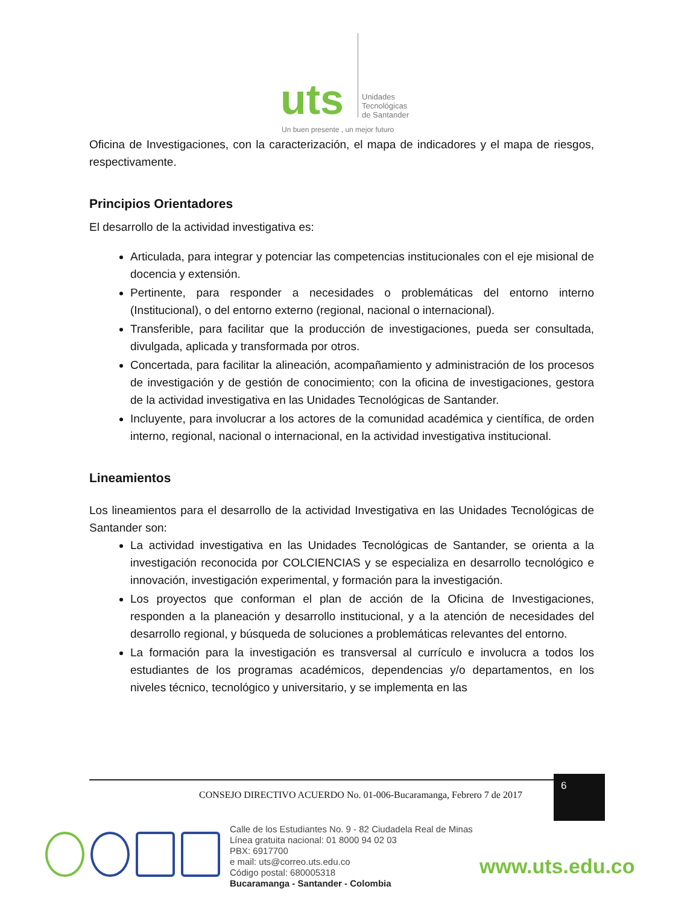uts
Unidades
Tecnológicas
de Santander
Un buen presente , un mejor futuro
Oficina de Investigaciones, con la caracterización, el mapa de indicadores y el mapa de riesgos, respectivamente.
Principios Orientadores
El desarrollo de la actividad investigativa es:
Articulada, para integrar y potenciar las competencias institucionales con el eje misional de docencia y extensión.
Pertinente, para responder a necesidades o problemáticas del entorno interno (Institucional), o del entorno externo (regional, nacional o internacional).
Transferible, para facilitar que la producción de investigaciones, pueda ser consultada, divulgada, aplicada y transformada por otros.
Concertada, para facilitar la alineación, acompañamiento y administración de los procesos de investigación y de gestión de conocimiento; con la oficina de investigaciones, gestora de la actividad investigativa en las Unidades Tecnológicas de Santander.
Incluyente, para involucrar a los actores de la comunidad académica y científica, de orden interno, regional, nacional o internacional, en la actividad investigativa institucional.
Lineamientos
Los lineamientos para el desarrollo de la actividad Investigativa en las Unidades Tecnológicas de Santander son:
La actividad investigativa en las Unidades Tecnológicas de Santander, se orienta a la investigación reconocida por COLCIENCIAS y se especializa en desarrollo tecnológico e innovación, investigación experimental, y formación para la investigación.
Los proyectos que conforman el plan de acción de la Oficina de Investigaciones, responden a la planeación y desarrollo institucional, y a la atención de necesidades del desarrollo regional, y búsqueda de soluciones a problemáticas relevantes del entorno.
La formación para la investigación es transversal al currículo e involucra a todos los estudiantes de los programas académicos, dependencias y/o departamentos, en los niveles técnico, tecnológico y universitario, y se implementa en las
CONSEJO DIRECTIVO ACUERDO No. 01-006-Bucaramanga, Febrero 7 de 2017
6
Calle de los Estudiantes No. 9 - 82 Ciudadela Real de Minas
Línea gratuita nacional: 01 8000 94 02 03
PBX: 6917700
e mail: uts@correo.uts.edu.co
Código postal: 680005318
Bucaramanga - Santander - Colombia
www.uts.edu.co